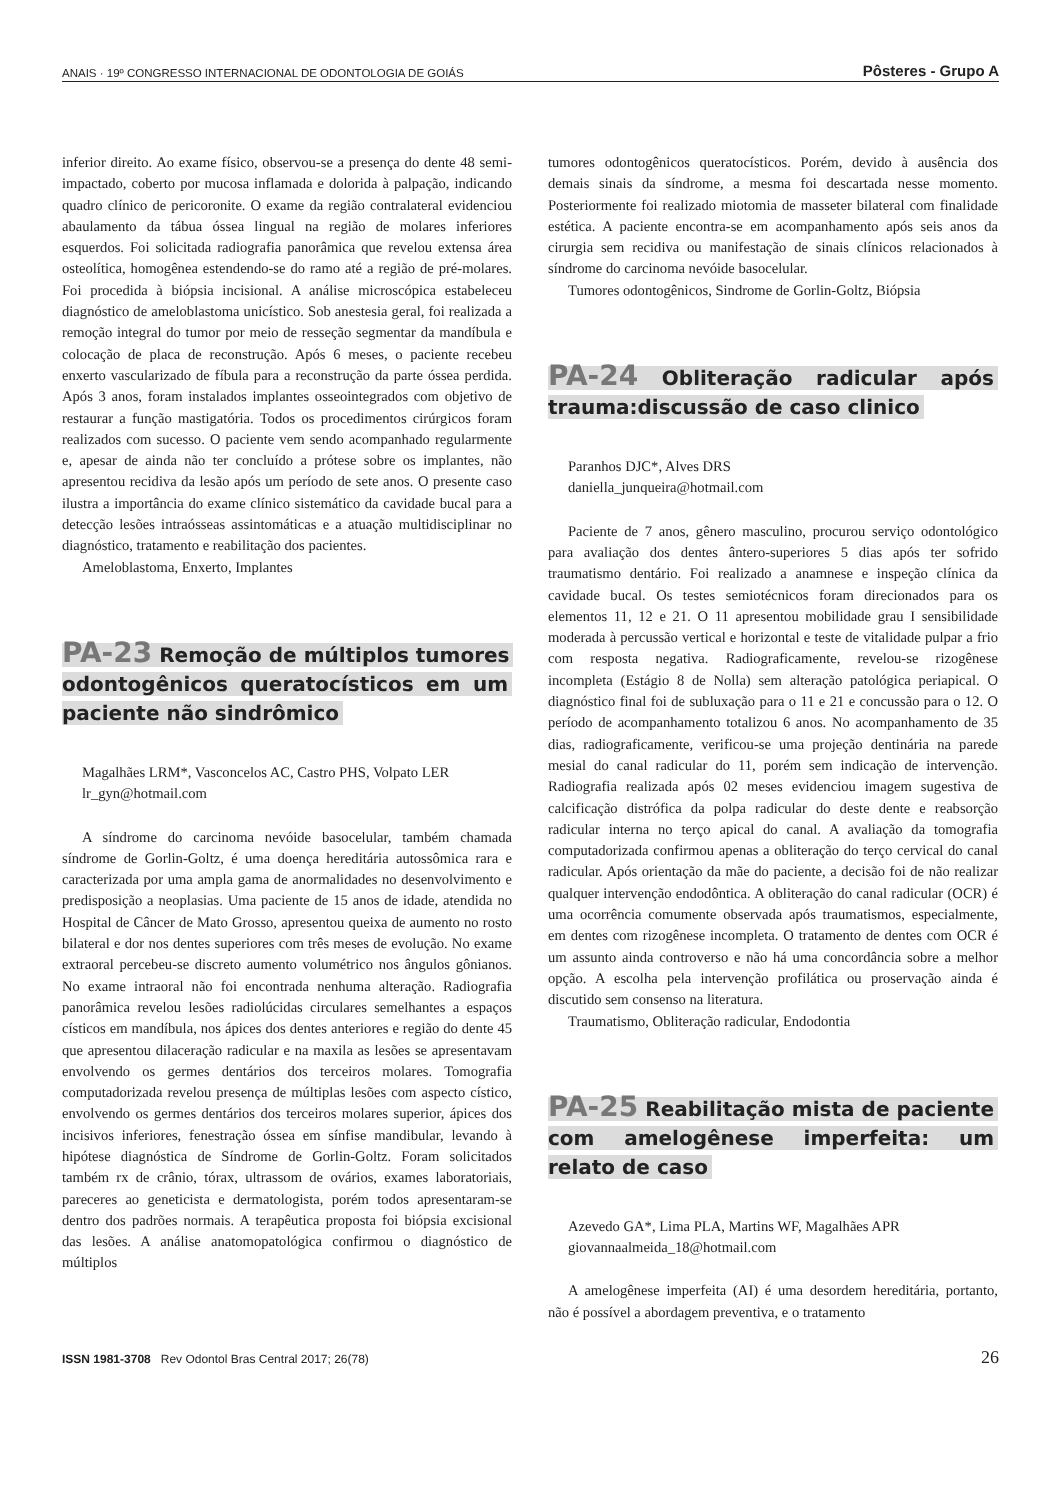ANAIS · 19º CONGRESSO INTERNACIONAL DE ODONTOLOGIA DE GOIÁS Pôsteres - Grupo A
inferior direito. Ao exame físico, observou-se a presença do dente 48 semi-impactado, coberto por mucosa inflamada e dolorida à palpação, indicando quadro clínico de pericoronite. O exame da região contralateral evidenciou abaulamento da tábua óssea lingual na região de molares inferiores esquerdos. Foi solicitada radiografia panorâmica que revelou extensa área osteolítica, homogênea estendendo-se do ramo até a região de pré-molares. Foi procedida à biópsia incisional. A análise microscópica estabeleceu diagnóstico de ameloblastoma unicístico. Sob anestesia geral, foi realizada a remoção integral do tumor por meio de resseção segmentar da mandíbula e colocação de placa de reconstrução. Após 6 meses, o paciente recebeu enxerto vascularizado de fíbula para a reconstrução da parte óssea perdida. Após 3 anos, foram instalados implantes osseointegrados com objetivo de restaurar a função mastigatória. Todos os procedimentos cirúrgicos foram realizados com sucesso. O paciente vem sendo acompanhado regularmente e, apesar de ainda não ter concluído a prótese sobre os implantes, não apresentou recidiva da lesão após um período de sete anos. O presente caso ilustra a importância do exame clínico sistemático da cavidade bucal para a detecção lesões intraósseas assintomáticas e a atuação multidisciplinar no diagnóstico, tratamento e reabilitação dos pacientes.
Ameloblastoma, Enxerto, Implantes
PA-23 Remoção de múltiplos tumores odontogênicos queratocísticos em um paciente não sindrômico
Magalhães LRM*, Vasconcelos AC, Castro PHS, Volpato LER
lr_gyn@hotmail.com
A síndrome do carcinoma nevóide basocelular, também chamada síndrome de Gorlin-Goltz, é uma doença hereditária autossômica rara e caracterizada por uma ampla gama de anormalidades no desenvolvimento e predisposição a neoplasias. Uma paciente de 15 anos de idade, atendida no Hospital de Câncer de Mato Grosso, apresentou queixa de aumento no rosto bilateral e dor nos dentes superiores com três meses de evolução. No exame extraoral percebeu-se discreto aumento volumétrico nos ângulos gônianos. No exame intraoral não foi encontrada nenhuma alteração. Radiografia panorâmica revelou lesões radiolúcidas circulares semelhantes a espaços císticos em mandíbula, nos ápices dos dentes anteriores e região do dente 45 que apresentou dilaceração radicular e na maxila as lesões se apresentavam envolvendo os germes dentários dos terceiros molares. Tomografia computadorizada revelou presença de múltiplas lesões com aspecto cístico, envolvendo os germes dentários dos terceiros molares superior, ápices dos incisivos inferiores, fenestração óssea em sínfise mandibular, levando à hipótese diagnóstica de Síndrome de Gorlin-Goltz. Foram solicitados também rx de crânio, tórax, ultrassom de ovários, exames laboratoriais, pareceres ao geneticista e dermatologista, porém todos apresentaram-se dentro dos padrões normais. A terapêutica proposta foi biópsia excisional das lesões. A análise anatomopatológica confirmou o diagnóstico de múltiplos
tumores odontogênicos queratocísticos. Porém, devido à ausência dos demais sinais da síndrome, a mesma foi descartada nesse momento. Posteriormente foi realizado miotomia de masseter bilateral com finalidade estética. A paciente encontra-se em acompanhamento após seis anos da cirurgia sem recidiva ou manifestação de sinais clínicos relacionados à síndrome do carcinoma nevóide basocelular.
Tumores odontogênicos, Sindrome de Gorlin-Goltz, Biópsia
PA-24 Obliteração radicular após trauma:discussão de caso clinico
Paranhos DJC*, Alves DRS
daniella_junqueira@hotmail.com
Paciente de 7 anos, gênero masculino, procurou serviço odontológico para avaliação dos dentes ântero-superiores 5 dias após ter sofrido traumatismo dentário. Foi realizado a anamnese e inspeção clínica da cavidade bucal. Os testes semiotécnicos foram direcionados para os elementos 11, 12 e 21. O 11 apresentou mobilidade grau I sensibilidade moderada à percussão vertical e horizontal e teste de vitalidade pulpar a frio com resposta negativa. Radiograficamente, revelou-se rizogênese incompleta (Estágio 8 de Nolla) sem alteração patológica periapical. O diagnóstico final foi de subluxação para o 11 e 21 e concussão para o 12. O período de acompanhamento totalizou 6 anos. No acompanhamento de 35 dias, radiograficamente, verificou-se uma projeção dentinária na parede mesial do canal radicular do 11, porém sem indicação de intervenção. Radiografia realizada após 02 meses evidenciou imagem sugestiva de calcificação distrófica da polpa radicular do deste dente e reabsorção radicular interna no terço apical do canal. A avaliação da tomografia computadorizada confirmou apenas a obliteração do terço cervical do canal radicular. Após orientação da mãe do paciente, a decisão foi de não realizar qualquer intervenção endodôntica. A obliteração do canal radicular (OCR) é uma ocorrência comumente observada após traumatismos, especialmente, em dentes com rizogênese incompleta. O tratamento de dentes com OCR é um assunto ainda controverso e não há uma concordância sobre a melhor opção. A escolha pela intervenção profilática ou proservação ainda é discutido sem consenso na literatura.
Traumatismo, Obliteração radicular, Endodontia
PA-25 Reabilitação mista de paciente com amelogênese imperfeita: um relato de caso
Azevedo GA*, Lima PLA, Martins WF, Magalhães APR
giovannaalmeida_18@hotmail.com
A amelogênese imperfeita (AI) é uma desordem hereditária, portanto, não é possível a abordagem preventiva, e o tratamento
ISSN 1981-3708 Rev Odontol Bras Central 2017; 26(78) 26